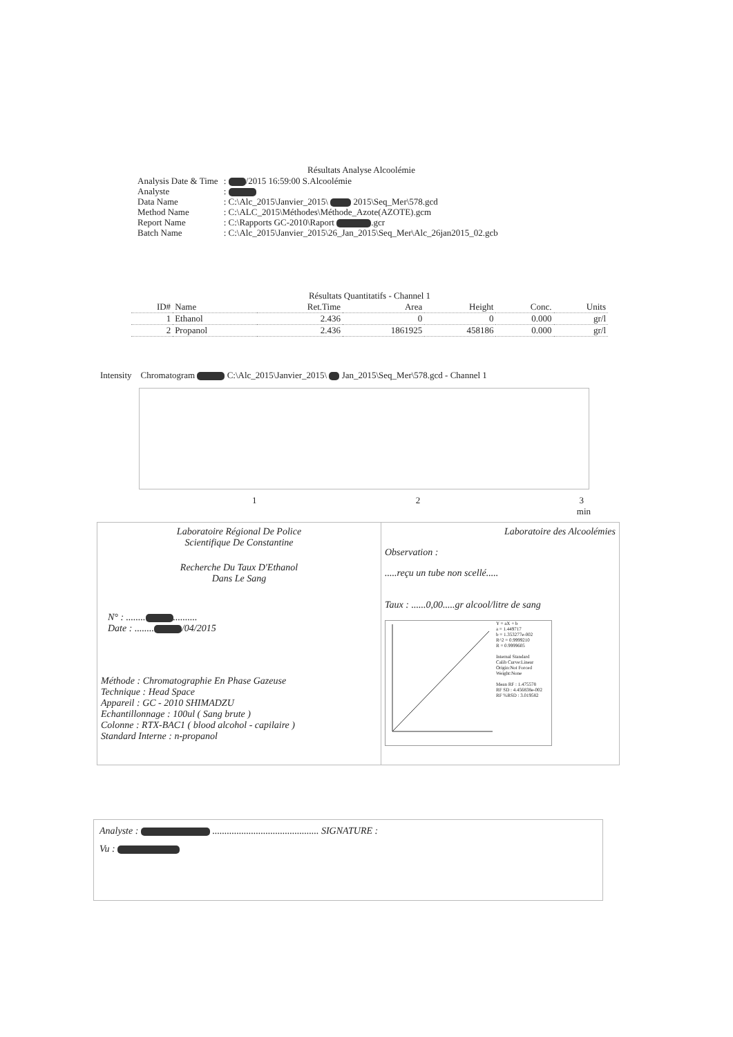Résultats Analyse Alcoolémie
| Analysis Date & Time | : /2015 16:59:00 S.Alcoolémie |
| Analyste | : |
| Data Name | : C:\Alc_2015\Janvier_2015\ 2015\Seq_Mer\578.gcd |
| Method Name | : C:\ALC_2015\Méthodes\Méthode_Azote(AZOTE).gcm |
| Report Name | : C:\Rapports GC-2010\Raport .gcr |
| Batch Name | : C:\Alc_2015\Janvier_2015\26_Jan_2015\Seq_Mer\Alc_26jan2015_02.gcb |
Résultats Quantitatifs - Channel 1
| ID# | Name | Ret.Time | Area | Height | Conc. | Units |
| --- | --- | --- | --- | --- | --- | --- |
| 1 | Ethanol | 2.436 | 0 | 0 | 0.000 | gr/l |
| 2 | Propanol | 2.436 | 1861925 | 458186 | 0.000 | gr/l |
Intensity Chromatogram C:\Alc_2015\Janvier_2015\ Jan_2015\Seq_Mer\578.gcd - Channel 1
1 2 3
min
Laboratoire Régional De Police
Scientifique De Constantine
Recherche Du Taux D'Ethanol
Dans Le Sang
N° : ........ ..........
Date : ........ /04/2015
Méthode : Chromatographie En Phase Gazeuse
Technique : Head Space
Appareil : GC - 2010 SHIMADZU
Echantillonnage : 100ul ( Sang brute )
Colonne : RTX-BAC1 ( blood alcohol - capilaire )
Standard Interne : n-propanol
Laboratoire des Alcoolémies
Observation :
.....reçu un tube non scellé.....
Taux : ......0,00.....gr alcool/litre de sang
Y = aX + b
a = 1.449717
b = 1.353277e-002
R^2 = 0.9999210
R = 0.9999605
Internal Standard
Calib Curve:Linear
Origin:Not Forced
Weight:None
Mean RF : 1.475578
RF SD : 4.456838e-002
RF %RSD : 3.019582
Analyste : ............................................ SIGNATURE :
Vu :